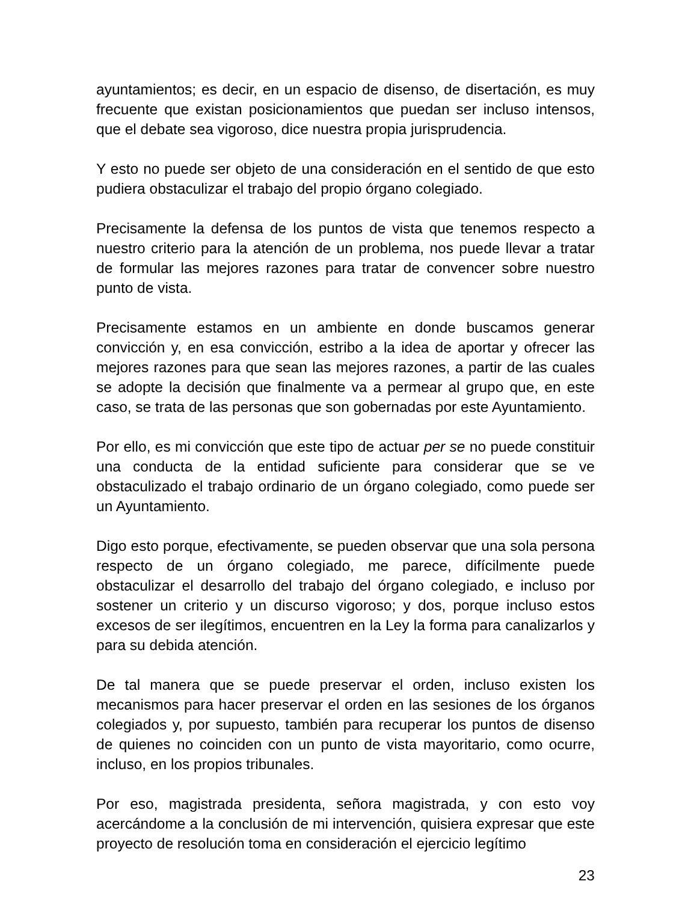ayuntamientos; es decir, en un espacio de disenso, de disertación, es muy frecuente que existan posicionamientos que puedan ser incluso intensos, que el debate sea vigoroso, dice nuestra propia jurisprudencia.
Y esto no puede ser objeto de una consideración en el sentido de que esto pudiera obstaculizar el trabajo del propio órgano colegiado.
Precisamente la defensa de los puntos de vista que tenemos respecto a nuestro criterio para la atención de un problema, nos puede llevar a tratar de formular las mejores razones para tratar de convencer sobre nuestro punto de vista.
Precisamente estamos en un ambiente en donde buscamos generar convicción y, en esa convicción, estribo a la idea de aportar y ofrecer las mejores razones para que sean las mejores razones, a partir de las cuales se adopte la decisión que finalmente va a permear al grupo que, en este caso, se trata de las personas que son gobernadas por este Ayuntamiento.
Por ello, es mi convicción que este tipo de actuar per se no puede constituir una conducta de la entidad suficiente para considerar que se ve obstaculizado el trabajo ordinario de un órgano colegiado, como puede ser un Ayuntamiento.
Digo esto porque, efectivamente, se pueden observar que una sola persona respecto de un órgano colegiado, me parece, difícilmente puede obstaculizar el desarrollo del trabajo del órgano colegiado, e incluso por sostener un criterio y un discurso vigoroso; y dos, porque incluso estos excesos de ser ilegítimos, encuentren en la Ley la forma para canalizarlos y para su debida atención.
De tal manera que se puede preservar el orden, incluso existen los mecanismos para hacer preservar el orden en las sesiones de los órganos colegiados y, por supuesto, también para recuperar los puntos de disenso de quienes no coinciden con un punto de vista mayoritario, como ocurre, incluso, en los propios tribunales.
Por eso, magistrada presidenta, señora magistrada, y con esto voy acercándome a la conclusión de mi intervención, quisiera expresar que este proyecto de resolución toma en consideración el ejercicio legítimo
23